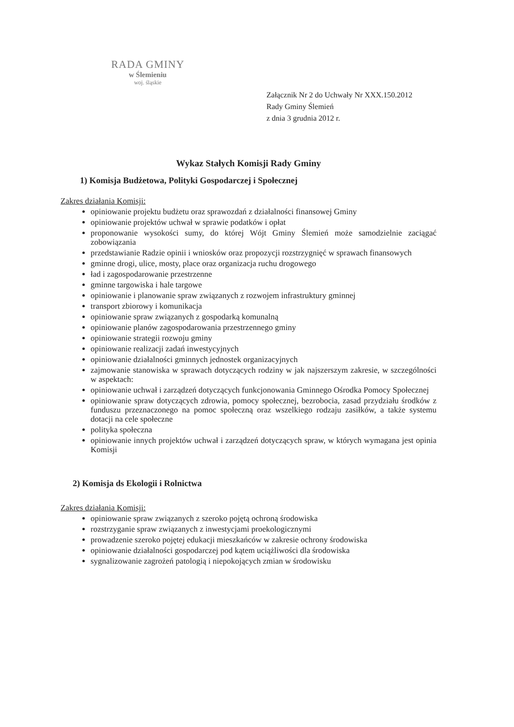RADA GMINY
w Ślemieniu
woj. śląskie
Załącznik Nr 2 do Uchwały Nr XXX.150.2012
Rady Gminy Ślemień
z dnia 3 grudnia 2012 r.
Wykaz Stałych Komisji Rady Gminy
1) Komisja Budżetowa, Polityki Gospodarczej i Społecznej
Zakres działania Komisji:
opiniowanie projektu budżetu oraz sprawozdań z działalności finansowej Gminy
opiniowanie projektów uchwał w sprawie podatków i opłat
proponowanie wysokości sumy, do której Wójt Gminy Ślemień może samodzielnie zaciągać zobowiązania
przedstawianie Radzie opinii i wniosków oraz propozycji rozstrzygnięć w sprawach finansowych
gminne drogi, ulice, mosty, place oraz organizacja ruchu drogowego
ład i zagospodarowanie przestrzenne
gminne targowiska i hale targowe
opiniowanie i planowanie spraw związanych z rozwojem infrastruktury gminnej
transport zbiorowy i komunikacja
opiniowanie spraw związanych z gospodarką komunalną
opiniowanie planów zagospodarowania przestrzennego gminy
opiniowanie strategii rozwoju gminy
opiniowanie realizacji zadań inwestycyjnych
opiniowanie działalności gminnych jednostek organizacyjnych
zajmowanie stanowiska w sprawach dotyczących rodziny w jak najszerszym zakresie, w szczególności w aspektach:
opiniowanie uchwał i zarządzeń dotyczących funkcjonowania Gminnego Ośrodka Pomocy Społecznej
opiniowanie spraw dotyczących zdrowia, pomocy społecznej, bezrobocia, zasad przydziału środków z funduszu przeznaczonego na pomoc społeczną oraz wszelkiego rodzaju zasiłków, a także systemu dotacji na cele społeczne
polityka społeczna
opiniowanie innych projektów uchwał i zarządzeń dotyczących spraw, w których wymagana jest opinia Komisji
2) Komisja ds Ekologii i Rolnictwa
Zakres działania Komisji:
opiniowanie spraw związanych z szeroko pojętą ochroną środowiska
rozstrzyganie spraw związanych z inwestycjami proekologicznymi
prowadzenie szeroko pojętej edukacji mieszkańców w zakresie ochrony środowiska
opiniowanie działalności gospodarczej pod kątem uciążliwości dla środowiska
sygnalizowanie zagrożeń patologią i niepokojących zmian w środowisku